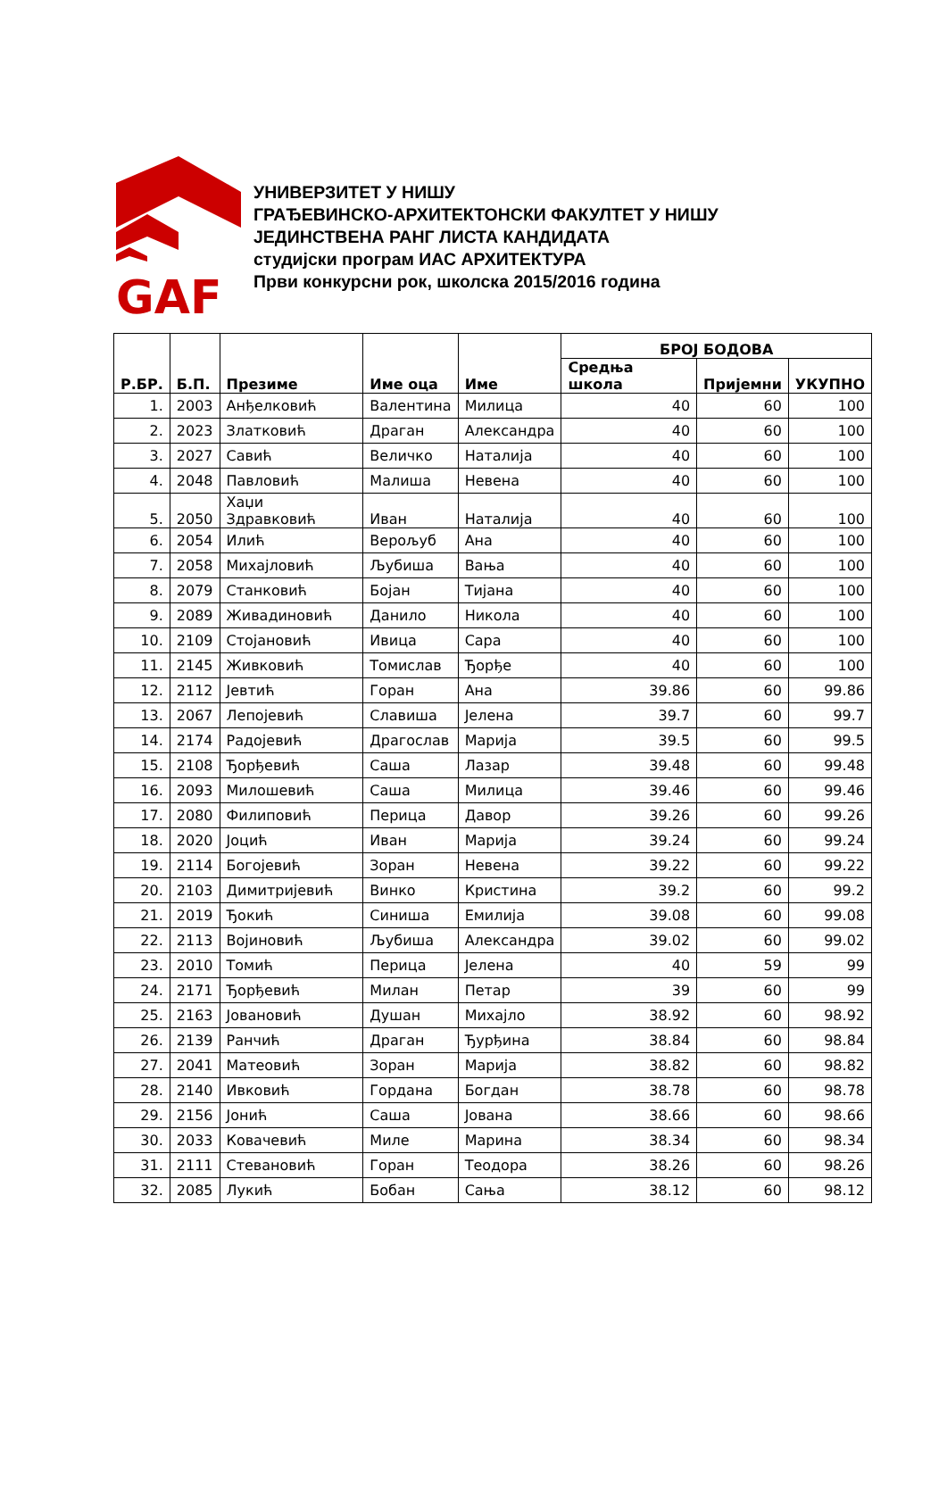GAF
УНИВЕРЗИТЕТ У НИШУ
ГРАЂЕВИНСКО-АРХИТЕКТОНСКИ ФАКУЛТЕТ У НИШУ
ЈЕДИНСТВЕНА РАНГ ЛИСТА КАНДИДАТА
студијски програм ИАС АРХИТЕКТУРА
Први конкурсни рок, школска 2015/2016 година
| Р.БР. | Б.П. | Презиме | Име оца | Име | БРОЈ БОДОВА | | |
| --- | --- | --- | --- | --- | --- | --- | --- |
| | | | | | Средња школа | Пријемни | УКУПНО |
| 1. | 2003 | Анђелковић | Валентина | Милица | 40 | 60 | 100 |
| 2. | 2023 | Златковић | Драган | Александра | 40 | 60 | 100 |
| 3. | 2027 | Савић | Величко | Наталија | 40 | 60 | 100 |
| 4. | 2048 | Павловић | Малиша | Невена | 40 | 60 | 100 |
| 5. | 2050 | Хаџи Здравковић | Иван | Наталија | 40 | 60 | 100 |
| 6. | 2054 | Илић | Верољуб | Ана | 40 | 60 | 100 |
| 7. | 2058 | Михајловић | Љубиша | Вања | 40 | 60 | 100 |
| 8. | 2079 | Станковић | Бојан | Тијана | 40 | 60 | 100 |
| 9. | 2089 | Живадиновић | Данило | Никола | 40 | 60 | 100 |
| 10. | 2109 | Стојановић | Ивица | Сара | 40 | 60 | 100 |
| 11. | 2145 | Живковић | Томислав | Ђорђе | 40 | 60 | 100 |
| 12. | 2112 | Јевтић | Горан | Ана | 39.86 | 60 | 99.86 |
| 13. | 2067 | Лепојевић | Славиша | Јелена | 39.7 | 60 | 99.7 |
| 14. | 2174 | Радојевић | Драгослав | Марија | 39.5 | 60 | 99.5 |
| 15. | 2108 | Ђорђевић | Саша | Лазар | 39.48 | 60 | 99.48 |
| 16. | 2093 | Милошевић | Саша | Милица | 39.46 | 60 | 99.46 |
| 17. | 2080 | Филиповић | Перица | Давор | 39.26 | 60 | 99.26 |
| 18. | 2020 | Јоцић | Иван | Марија | 39.24 | 60 | 99.24 |
| 19. | 2114 | Богојевић | Зоран | Невена | 39.22 | 60 | 99.22 |
| 20. | 2103 | Димитријевић | Винко | Кристина | 39.2 | 60 | 99.2 |
| 21. | 2019 | Ђокић | Синиша | Емилија | 39.08 | 60 | 99.08 |
| 22. | 2113 | Војиновић | Љубиша | Александра | 39.02 | 60 | 99.02 |
| 23. | 2010 | Томић | Перица | Јелена | 40 | 59 | 99 |
| 24. | 2171 | Ђорђевић | Милан | Петар | 39 | 60 | 99 |
| 25. | 2163 | Јовановић | Душан | Михајло | 38.92 | 60 | 98.92 |
| 26. | 2139 | Ранчић | Драган | Ђурђина | 38.84 | 60 | 98.84 |
| 27. | 2041 | Матеовић | Зоран | Марија | 38.82 | 60 | 98.82 |
| 28. | 2140 | Ивковић | Гордана | Богдан | 38.78 | 60 | 98.78 |
| 29. | 2156 | Јонић | Саша | Јована | 38.66 | 60 | 98.66 |
| 30. | 2033 | Ковачевић | Миле | Марина | 38.34 | 60 | 98.34 |
| 31. | 2111 | Стевановић | Горан | Теодора | 38.26 | 60 | 98.26 |
| 32. | 2085 | Лукић | Бобан | Сања | 38.12 | 60 | 98.12 |